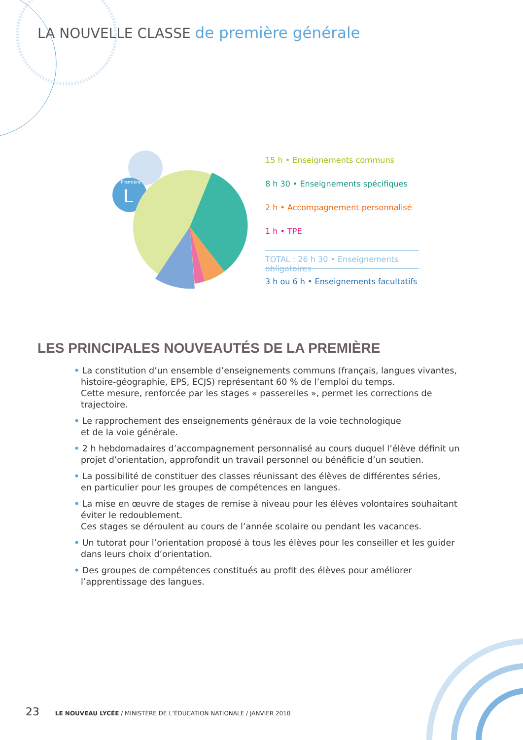LA NOUVELLE CLASSE de première générale
Première
L
15 h • Enseignements communs
8 h 30 • Enseignements spécifiques
2 h • Accompagnement personnalisé
1 h • TPE
TOTAL : 26 h 30 • Enseignements obligatoires
3 h ou 6 h • Enseignements facultatifs
LES PRINCIPALES NOUVEAUTÉS DE LA PREMIÈRE
• La constitution d’un ensemble d’enseignements communs (français, langues vivantes, histoire-géographie, EPS, ECJS) représentant 60 % de l’emploi du temps.
Cette mesure, renforcée par les stages « passerelles », permet les corrections de trajectoire.
• Le rapprochement des enseignements généraux de la voie technologique
et de la voie générale.
• 2 h hebdomadaires d’accompagnement personnalisé au cours duquel l’élève définit un projet d’orientation, approfondit un travail personnel ou bénéficie d’un soutien.
• La possibilité de constituer des classes réunissant des élèves de différentes séries,
en particulier pour les groupes de compétences en langues.
• La mise en œuvre de stages de remise à niveau pour les élèves volontaires souhaitant éviter le redoublement.
Ces stages se déroulent au cours de l’année scolaire ou pendant les vacances.
• Un tutorat pour l’orientation proposé à tous les élèves pour les conseiller et les guider dans leurs choix d’orientation.
• Des groupes de compétences constitués au profit des élèves pour améliorer l’apprentissage des langues.
23 LE NOUVEAU LYCÉE / MINISTÈRE DE L’ÉDUCATION NATIONALE / JANVIER 2010